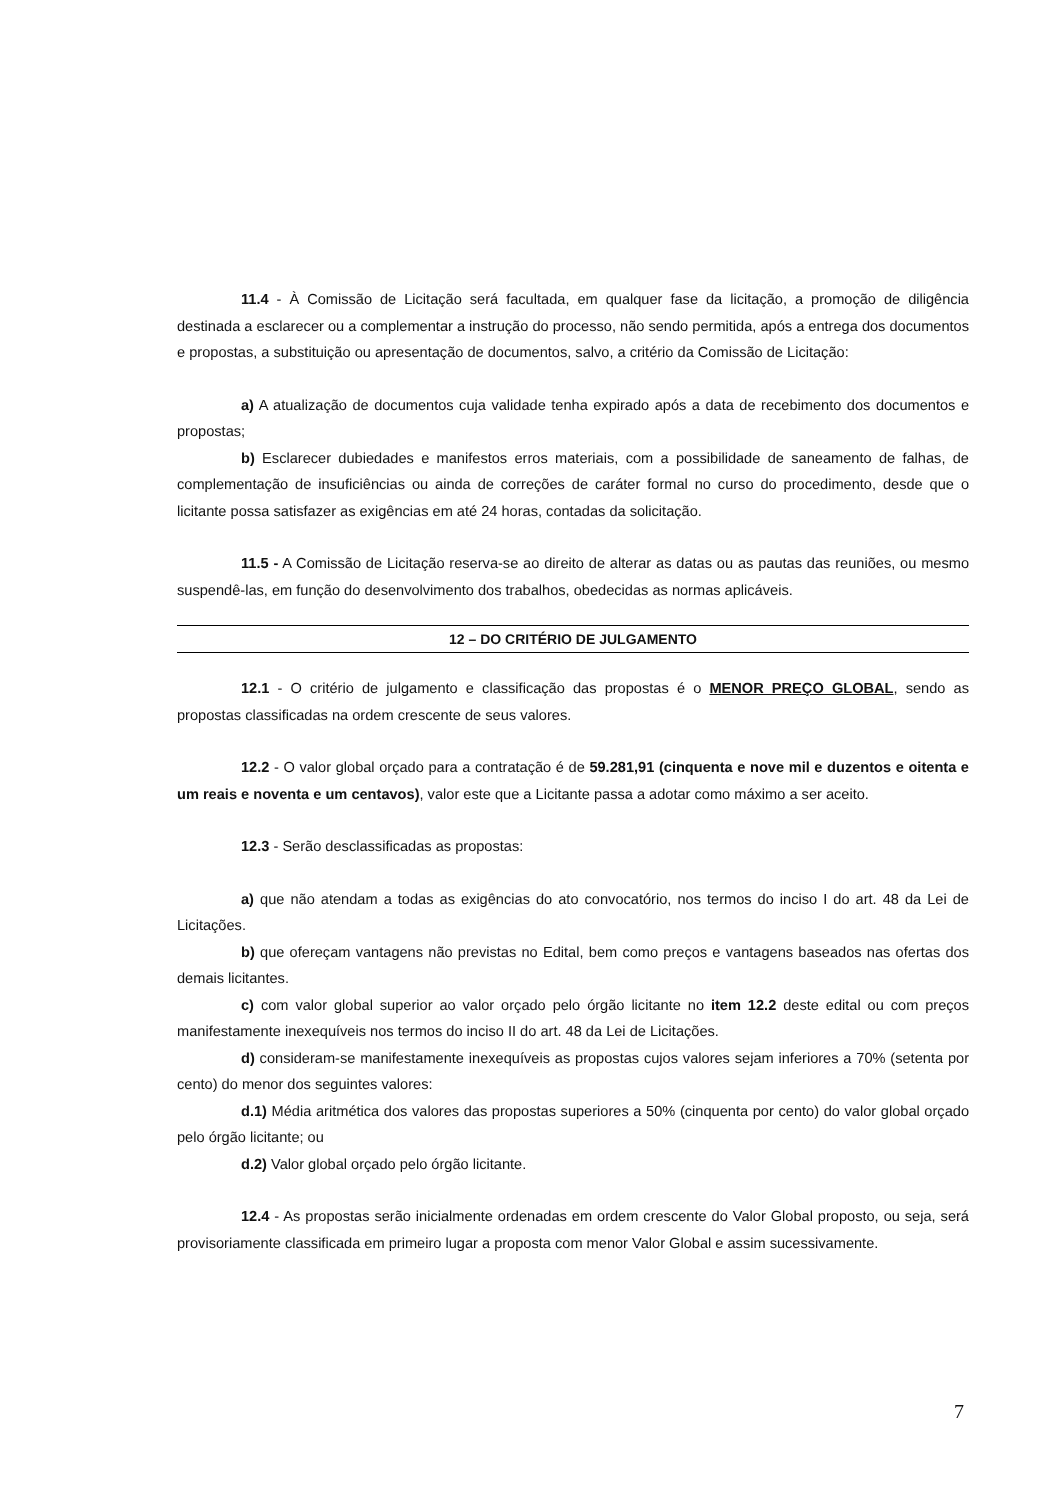11.4 - À Comissão de Licitação será facultada, em qualquer fase da licitação, a promoção de diligência destinada a esclarecer ou a complementar a instrução do processo, não sendo permitida, após a entrega dos documentos e propostas, a substituição ou apresentação de documentos, salvo, a critério da Comissão de Licitação:
a) A atualização de documentos cuja validade tenha expirado após a data de recebimento dos documentos e propostas;
b) Esclarecer dubiedades e manifestos erros materiais, com a possibilidade de saneamento de falhas, de complementação de insuficiências ou ainda de correções de caráter formal no curso do procedimento, desde que o licitante possa satisfazer as exigências em até 24 horas, contadas da solicitação.
11.5 - A Comissão de Licitação reserva-se ao direito de alterar as datas ou as pautas das reuniões, ou mesmo suspendê-las, em função do desenvolvimento dos trabalhos, obedecidas as normas aplicáveis.
12 – DO CRITÉRIO DE JULGAMENTO
12.1 - O critério de julgamento e classificação das propostas é o MENOR PREÇO GLOBAL, sendo as propostas classificadas na ordem crescente de seus valores.
12.2 - O valor global orçado para a contratação é de 59.281,91 (cinquenta e nove mil e duzentos e oitenta e um reais e noventa e um centavos), valor este que a Licitante passa a adotar como máximo a ser aceito.
12.3 - Serão desclassificadas as propostas:
a) que não atendam a todas as exigências do ato convocatório, nos termos do inciso I do art. 48 da Lei de Licitações.
b) que ofereçam vantagens não previstas no Edital, bem como preços e vantagens baseados nas ofertas dos demais licitantes.
c) com valor global superior ao valor orçado pelo órgão licitante no item 12.2 deste edital ou com preços manifestamente inexequíveis nos termos do inciso II do art. 48 da Lei de Licitações.
d) consideram-se manifestamente inexequíveis as propostas cujos valores sejam inferiores a 70% (setenta por cento) do menor dos seguintes valores:
d.1) Média aritmética dos valores das propostas superiores a 50% (cinquenta por cento) do valor global orçado pelo órgão licitante; ou
d.2) Valor global orçado pelo órgão licitante.
12.4 - As propostas serão inicialmente ordenadas em ordem crescente do Valor Global proposto, ou seja, será provisoriamente classificada em primeiro lugar a proposta com menor Valor Global e assim sucessivamente.
7